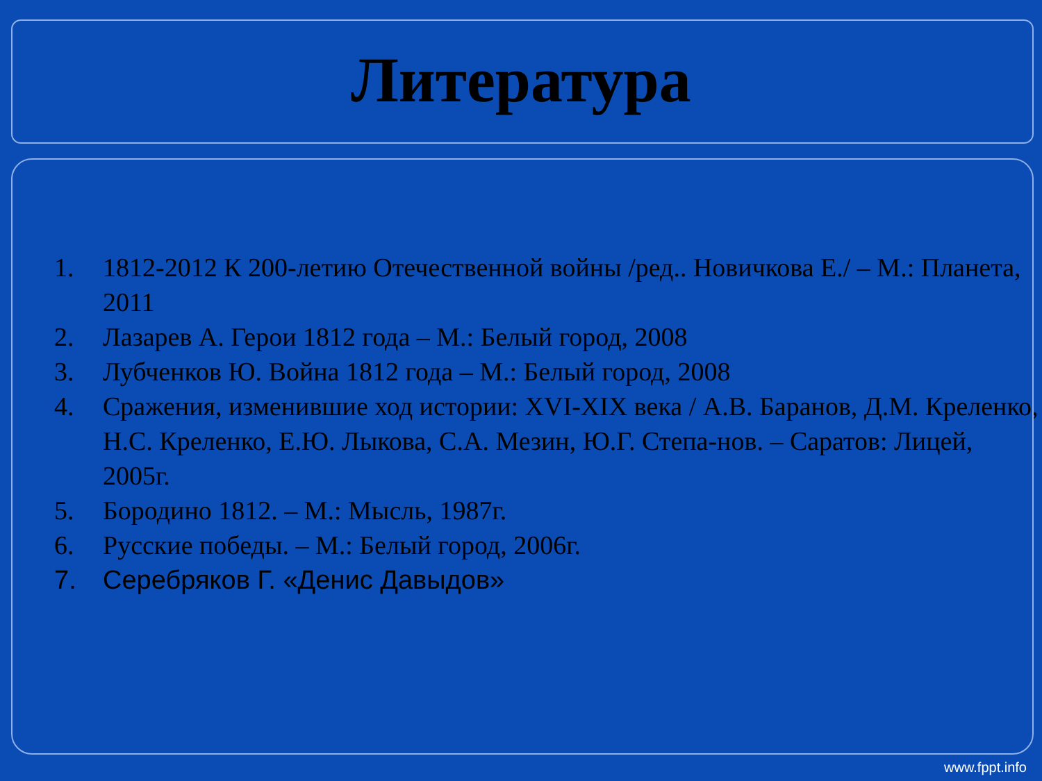Литература
1. 1812-2012 К 200-летию Отечественной войны /ред.. Новичкова Е./ – М.: Планета, 2011
2. Лазарев А. Герои 1812 года – М.: Белый город, 2008
3. Лубченков Ю. Война 1812 года – М.: Белый город, 2008
4. Сражения, изменившие ход истории: XVI-XIX века / А.В. Баранов, Д.М. Креленко, Н.С. Креленко, Е.Ю. Лыкова, С.А. Мезин, Ю.Г. Степа-нов. – Саратов: Лицей, 2005г.
5. Бородино 1812. – М.: Мысль, 1987г.
6. Русские победы. – М.: Белый город, 2006г.
7. Серебряков Г. «Денис Давыдов»
www.fppt.info